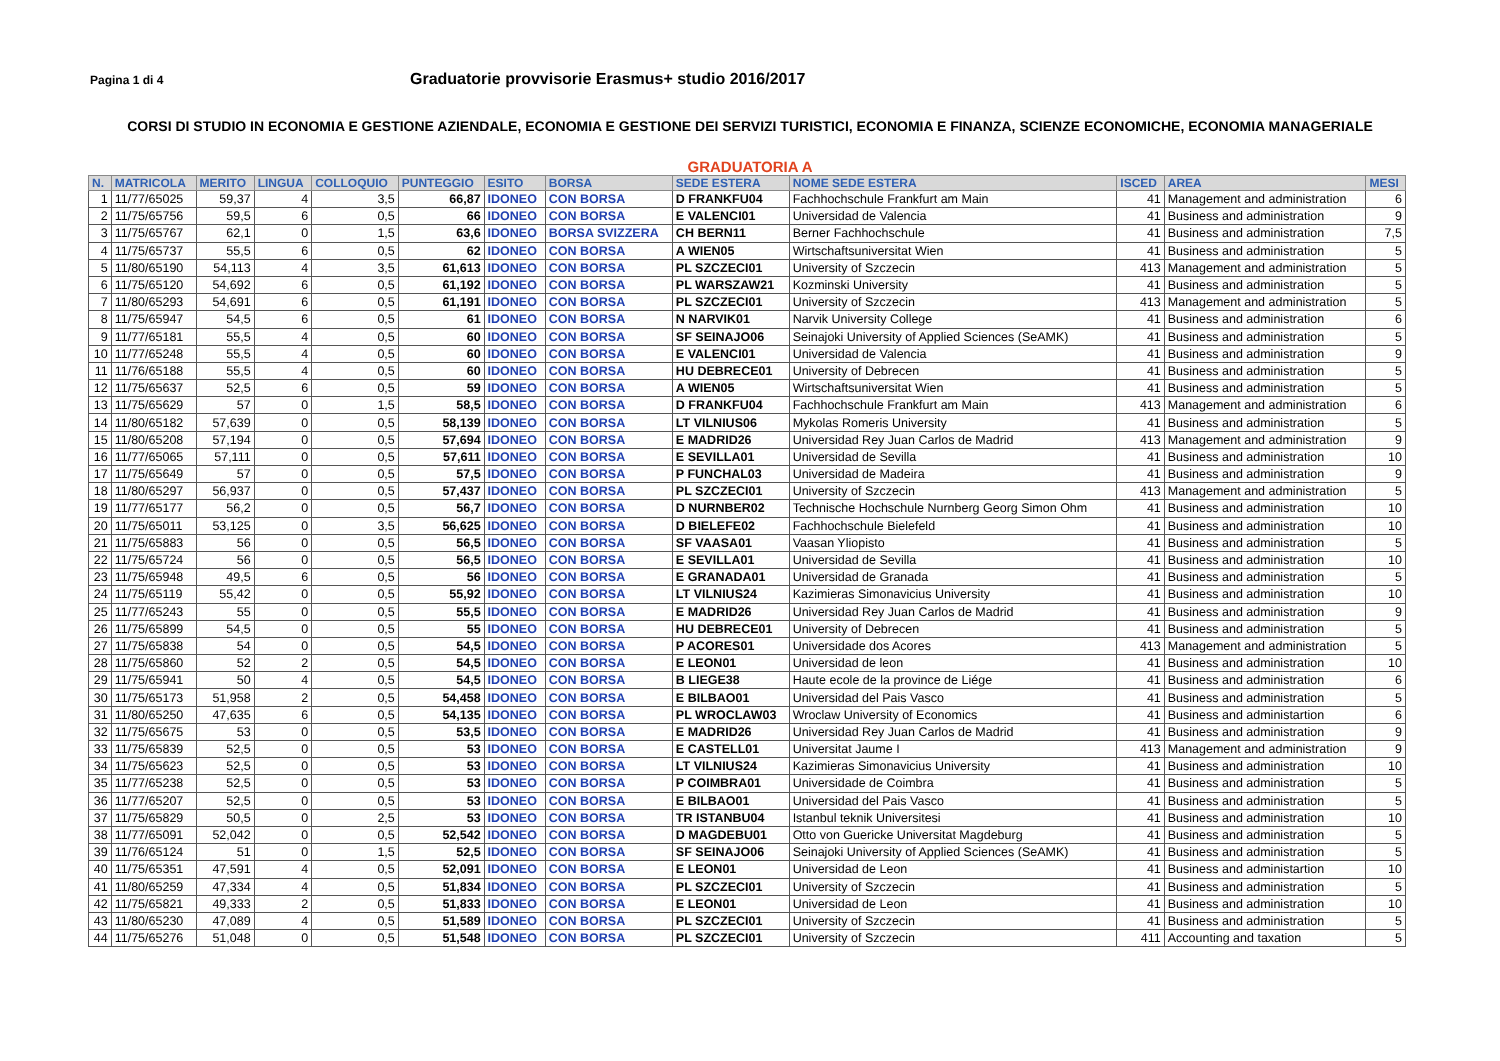Pagina 1 di 4
Graduatorie provvisorie Erasmus+ studio 2016/2017
CORSI DI STUDIO IN ECONOMIA E GESTIONE AZIENDALE, ECONOMIA E GESTIONE DEI SERVIZI TURISTICI, ECONOMIA E FINANZA, SCIENZE ECONOMICHE, ECONOMIA MANAGERIALE
GRADUATORIA A
| N. | MATRICOLA | MERITO | LINGUA | COLLOQUIO | PUNTEGGIO | ESITO | BORSA | SEDE ESTERA | NOME SEDE ESTERA | ISCED | AREA | MESI |
| --- | --- | --- | --- | --- | --- | --- | --- | --- | --- | --- | --- | --- |
| 1 | 11/77/65025 | 59,37 | 4 | 3,5 | 66,87 | IDONEO | CON BORSA | D FRANKFU04 | Fachhochschule Frankfurt am Main | 41 | Management and administration | 6 |
| 2 | 11/75/65756 | 59,5 | 6 | 0,5 | 66 | IDONEO | CON BORSA | E VALENCI01 | Universidad de Valencia | 41 | Business and administration | 9 |
| 3 | 11/75/65767 | 62,1 | 0 | 1,5 | 63,6 | IDONEO | BORSA SVIZZERA | CH BERN11 | Berner Fachhochschule | 41 | Business and administration | 7,5 |
| 4 | 11/75/65737 | 55,5 | 6 | 0,5 | 62 | IDONEO | CON BORSA | A WIEN05 | Wirtschaftsuniversitat Wien | 41 | Business and administration | 5 |
| 5 | 11/80/65190 | 54,113 | 4 | 3,5 | 61,613 | IDONEO | CON BORSA | PL SZCZECI01 | University of Szczecin | 413 | Management and administration | 5 |
| 6 | 11/75/65120 | 54,692 | 6 | 0,5 | 61,192 | IDONEO | CON BORSA | PL WARSZAW21 | Kozminski University | 41 | Business and administration | 5 |
| 7 | 11/80/65293 | 54,691 | 6 | 0,5 | 61,191 | IDONEO | CON BORSA | PL SZCZECI01 | University of Szczecin | 413 | Management and administration | 5 |
| 8 | 11/75/65947 | 54,5 | 6 | 0,5 | 61 | IDONEO | CON BORSA | N NARVIK01 | Narvik University College | 41 | Business and administration | 6 |
| 9 | 11/77/65181 | 55,5 | 4 | 0,5 | 60 | IDONEO | CON BORSA | SF SEINAJO06 | Seinajoki University of Applied Sciences (SeAMK) | 41 | Business and administration | 5 |
| 10 | 11/77/65248 | 55,5 | 4 | 0,5 | 60 | IDONEO | CON BORSA | E VALENCI01 | Universidad de Valencia | 41 | Business and administration | 9 |
| 11 | 11/76/65188 | 55,5 | 4 | 0,5 | 60 | IDONEO | CON BORSA | HU DEBRECE01 | University of Debrecen | 41 | Business and administration | 5 |
| 12 | 11/75/65637 | 52,5 | 6 | 0,5 | 59 | IDONEO | CON BORSA | A WIEN05 | Wirtschaftsuniversitat Wien | 41 | Business and administration | 5 |
| 13 | 11/75/65629 | 57 | 0 | 1,5 | 58,5 | IDONEO | CON BORSA | D FRANKFU04 | Fachhochschule Frankfurt am Main | 413 | Management and administration | 6 |
| 14 | 11/80/65182 | 57,639 | 0 | 0,5 | 58,139 | IDONEO | CON BORSA | LT VILNIUS06 | Mykolas Romeris University | 41 | Business and administration | 5 |
| 15 | 11/80/65208 | 57,194 | 0 | 0,5 | 57,694 | IDONEO | CON BORSA | E MADRID26 | Universidad Rey Juan Carlos de Madrid | 413 | Management and administration | 9 |
| 16 | 11/77/65065 | 57,111 | 0 | 0,5 | 57,611 | IDONEO | CON BORSA | E SEVILLA01 | Universidad de Sevilla | 41 | Business and administration | 10 |
| 17 | 11/75/65649 | 57 | 0 | 0,5 | 57,5 | IDONEO | CON BORSA | P FUNCHAL03 | Universidad de Madeira | 41 | Business and administration | 9 |
| 18 | 11/80/65297 | 56,937 | 0 | 0,5 | 57,437 | IDONEO | CON BORSA | PL SZCZECI01 | University of Szczecin | 413 | Management and administration | 5 |
| 19 | 11/77/65177 | 56,2 | 0 | 0,5 | 56,7 | IDONEO | CON BORSA | D NURNBER02 | Technische Hochschule Nurnberg Georg Simon Ohm | 41 | Business and administration | 10 |
| 20 | 11/75/65011 | 53,125 | 0 | 3,5 | 56,625 | IDONEO | CON BORSA | D BIELEFE02 | Fachhochschule Bielefeld | 41 | Business and administration | 10 |
| 21 | 11/75/65883 | 56 | 0 | 0,5 | 56,5 | IDONEO | CON BORSA | SF VAASA01 | Vaasan Yliopisto | 41 | Business and administration | 5 |
| 22 | 11/75/65724 | 56 | 0 | 0,5 | 56,5 | IDONEO | CON BORSA | E SEVILLA01 | Universidad de Sevilla | 41 | Business and administration | 10 |
| 23 | 11/75/65948 | 49,5 | 6 | 0,5 | 56 | IDONEO | CON BORSA | E GRANADA01 | Universidad de Granada | 41 | Business and administration | 5 |
| 24 | 11/75/65119 | 55,42 | 0 | 0,5 | 55,92 | IDONEO | CON BORSA | LT VILNIUS24 | Kazimieras Simonavicius University | 41 | Business and administration | 10 |
| 25 | 11/77/65243 | 55 | 0 | 0,5 | 55,5 | IDONEO | CON BORSA | E MADRID26 | Universidad Rey Juan Carlos de Madrid | 41 | Business and administration | 9 |
| 26 | 11/75/65899 | 54,5 | 0 | 0,5 | 55 | IDONEO | CON BORSA | HU DEBRECE01 | University of Debrecen | 41 | Business and administration | 5 |
| 27 | 11/75/65838 | 54 | 0 | 0,5 | 54,5 | IDONEO | CON BORSA | P ACORES01 | Universidade dos Acores | 413 | Management and administration | 5 |
| 28 | 11/75/65860 | 52 | 2 | 0,5 | 54,5 | IDONEO | CON BORSA | E LEON01 | Universidad de leon | 41 | Business and administration | 10 |
| 29 | 11/75/65941 | 50 | 4 | 0,5 | 54,5 | IDONEO | CON BORSA | B LIEGE38 | Haute ecole de la province de Liége | 41 | Business and administration | 6 |
| 30 | 11/75/65173 | 51,958 | 2 | 0,5 | 54,458 | IDONEO | CON BORSA | E BILBAO01 | Universidad del Pais Vasco | 41 | Business and administration | 5 |
| 31 | 11/80/65250 | 47,635 | 6 | 0,5 | 54,135 | IDONEO | CON BORSA | PL WROCLAW03 | Wroclaw University of Economics | 41 | Business and administartion | 6 |
| 32 | 11/75/65675 | 53 | 0 | 0,5 | 53,5 | IDONEO | CON BORSA | E MADRID26 | Universidad Rey Juan Carlos de Madrid | 41 | Business and administration | 9 |
| 33 | 11/75/65839 | 52,5 | 0 | 0,5 | 53 | IDONEO | CON BORSA | E CASTELL01 | Universitat Jaume I | 413 | Management and administration | 9 |
| 34 | 11/75/65623 | 52,5 | 0 | 0,5 | 53 | IDONEO | CON BORSA | LT VILNIUS24 | Kazimieras Simonavicius University | 41 | Business and administration | 10 |
| 35 | 11/77/65238 | 52,5 | 0 | 0,5 | 53 | IDONEO | CON BORSA | P COIMBRA01 | Universidade de Coimbra | 41 | Business and administration | 5 |
| 36 | 11/77/65207 | 52,5 | 0 | 0,5 | 53 | IDONEO | CON BORSA | E BILBAO01 | Universidad del Pais Vasco | 41 | Business and administration | 5 |
| 37 | 11/75/65829 | 50,5 | 0 | 2,5 | 53 | IDONEO | CON BORSA | TR ISTANBU04 | Istanbul teknik Universitesi | 41 | Business and administration | 10 |
| 38 | 11/77/65091 | 52,042 | 0 | 0,5 | 52,542 | IDONEO | CON BORSA | D MAGDEBU01 | Otto von Guericke Universitat Magdeburg | 41 | Business and administration | 5 |
| 39 | 11/76/65124 | 51 | 0 | 1,5 | 52,5 | IDONEO | CON BORSA | SF SEINAJO06 | Seinajoki University of Applied Sciences (SeAMK) | 41 | Business and administration | 5 |
| 40 | 11/75/65351 | 47,591 | 4 | 0,5 | 52,091 | IDONEO | CON BORSA | E LEON01 | Universidad de Leon | 41 | Business and administartion | 10 |
| 41 | 11/80/65259 | 47,334 | 4 | 0,5 | 51,834 | IDONEO | CON BORSA | PL SZCZECI01 | University of Szczecin | 41 | Business and administration | 5 |
| 42 | 11/75/65821 | 49,333 | 2 | 0,5 | 51,833 | IDONEO | CON BORSA | E LEON01 | Universidad de Leon | 41 | Business and administration | 10 |
| 43 | 11/80/65230 | 47,089 | 4 | 0,5 | 51,589 | IDONEO | CON BORSA | PL SZCZECI01 | University of Szczecin | 41 | Business and administration | 5 |
| 44 | 11/75/65276 | 51,048 | 0 | 0,5 | 51,548 | IDONEO | CON BORSA | PL SZCZECI01 | University of Szczecin | 411 | Accounting and taxation | 5 |